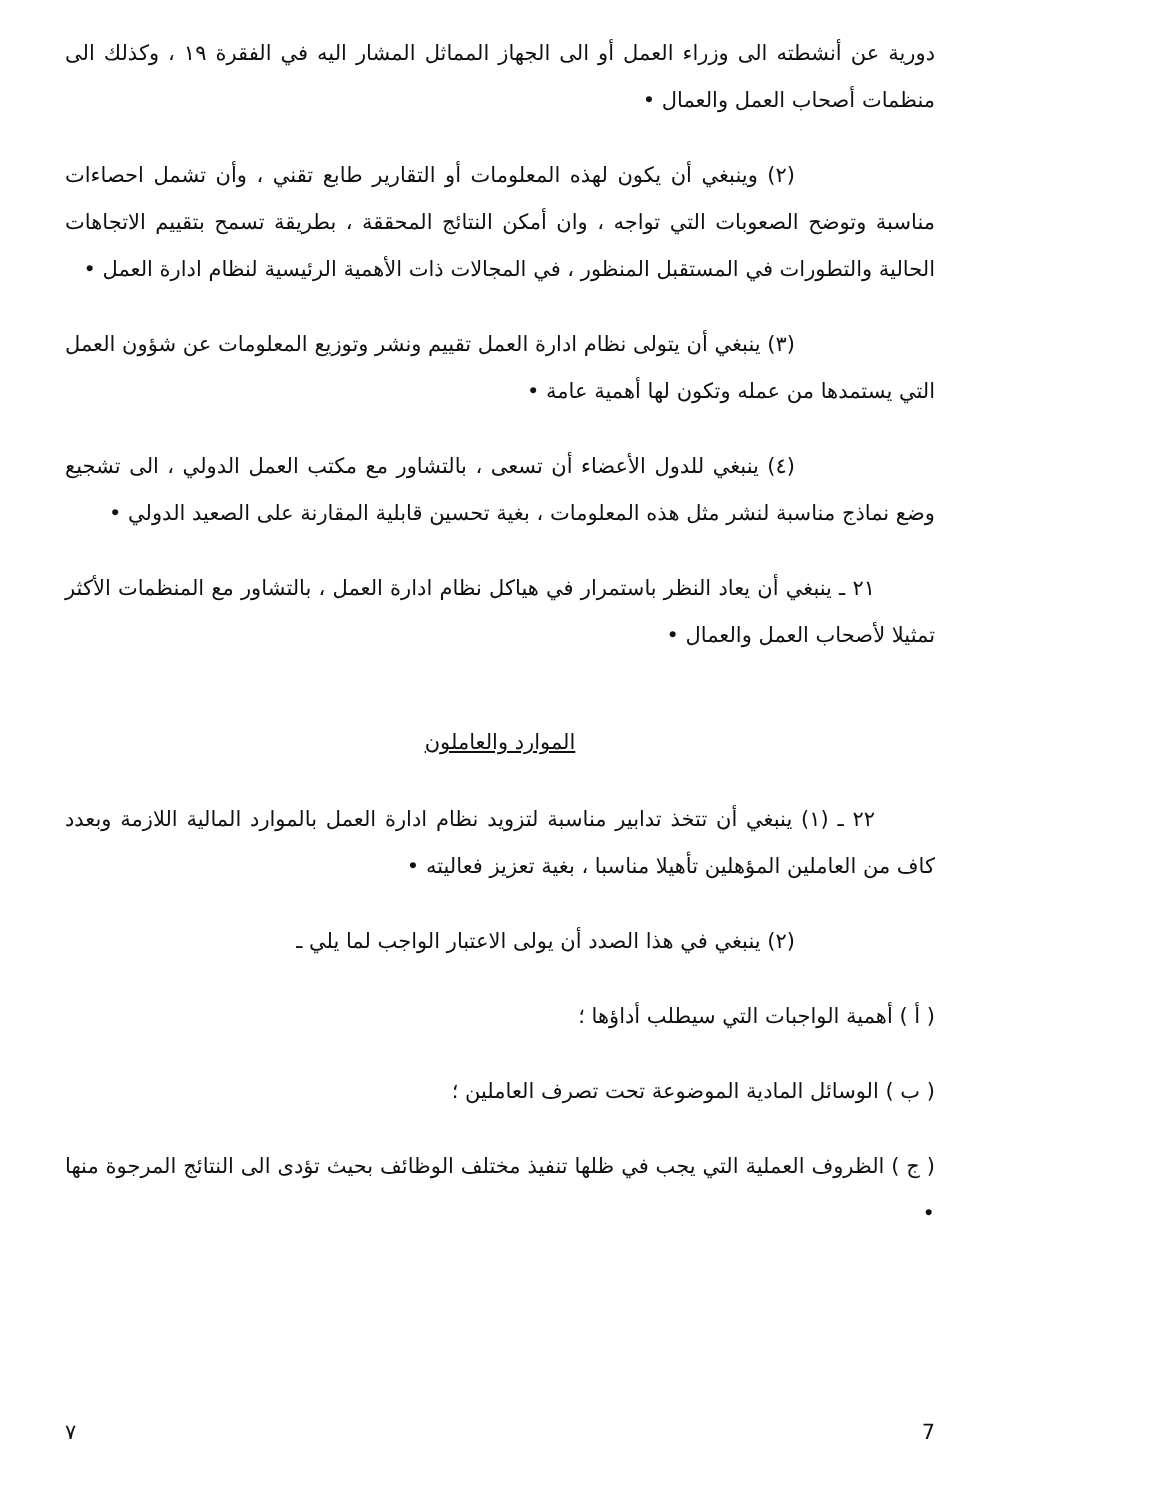دورية عن أنشطته الى وزراء العمل أو الى الجهاز المماثل المشار اليه في الفقرة ١٩ ، وكذلك الى منظمات أصحاب العمل والعمال •
(٢) وينبغي أن يكون لهذه المعلومات أو التقارير طابع تقني ، وأن تشمل احصاءات مناسبة وتوضح الصعوبات التي تواجه ، وان أمكن النتائج المحققة ، بطريقة تسمح بتقييم الاتجاهات الحالية والتطورات في المستقبل المنظور ، في المجالات ذات الأهمية الرئيسية لنظام ادارة العمل •
(٣) ينبغي أن يتولى نظام ادارة العمل تقييم ونشر وتوزيع المعلومات عن شؤون العمل التي يستمدها من عمله وتكون لها أهمية عامة •
(٤) ينبغي للدول الأعضاء أن تسعى ، بالتشاور مع مكتب العمل الدولي ، الى تشجيع وضع نماذج مناسبة لنشر مثل هذه المعلومات ، بغية تحسين قابلية المقارنة على الصعيد الدولي •
٢١ ـ ينبغي أن يعاد النظر باستمرار في هياكل نظام ادارة العمل ، بالتشاور مع المنظمات الأكثر تمثيلا لأصحاب العمل والعمال •
الموارد والعاملون
٢٢ ـ (١) ينبغي أن تتخذ تدابير مناسبة لتزويد نظام ادارة العمل بالموارد المالية اللازمة وبعدد كاف من العاملين المؤهلين تأهيلا مناسبا ، بغية تعزيز فعاليته •
(٢) ينبغي في هذا الصدد أن يولى الاعتبار الواجب لما يلي ـ
( أ ) أهمية الواجبات التي سيطلب أداؤها ؛
( ب ) الوسائل المادية الموضوعة تحت تصرف العاملين ؛
( ج ) الظروف العملية التي يجب في ظلها تنفيذ مختلف الوظائف بحيث تؤدى الى النتائج المرجوة منها •
٧ 7